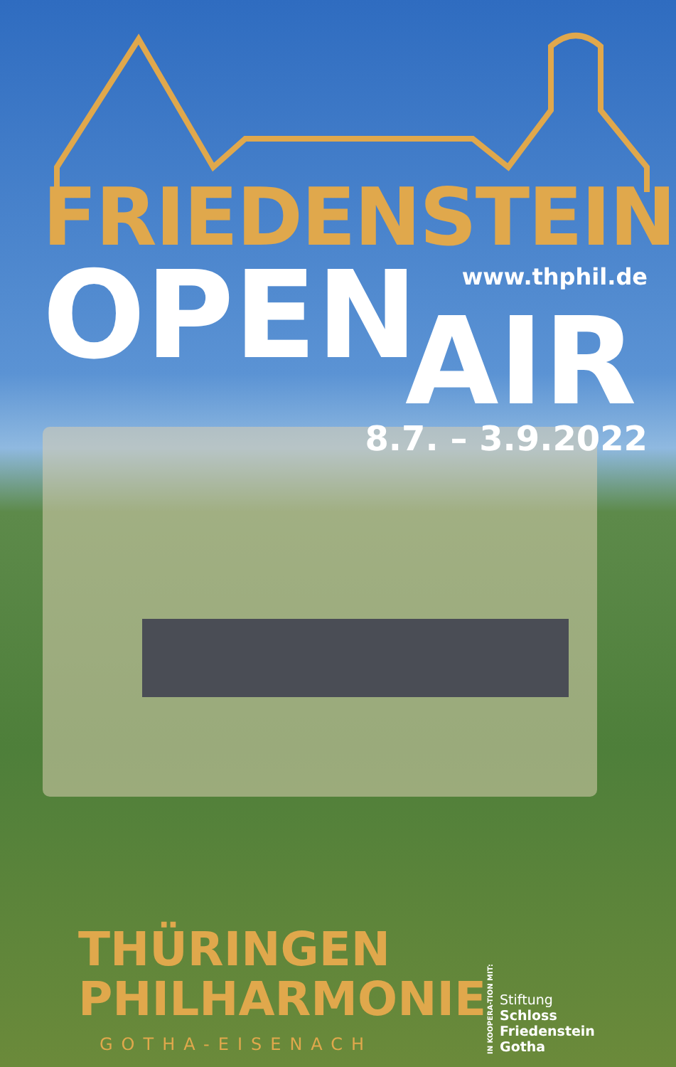FRIEDENSTEIN
www.thphil.de
OPEN
AIR
8.7. – 3.9.2022
THÜRINGEN
PHILHARMONIE
GOTHA-EISENACH
IN KOOPERA-TION MIT:
Stiftung
Schloss Friedenstein
Gotha